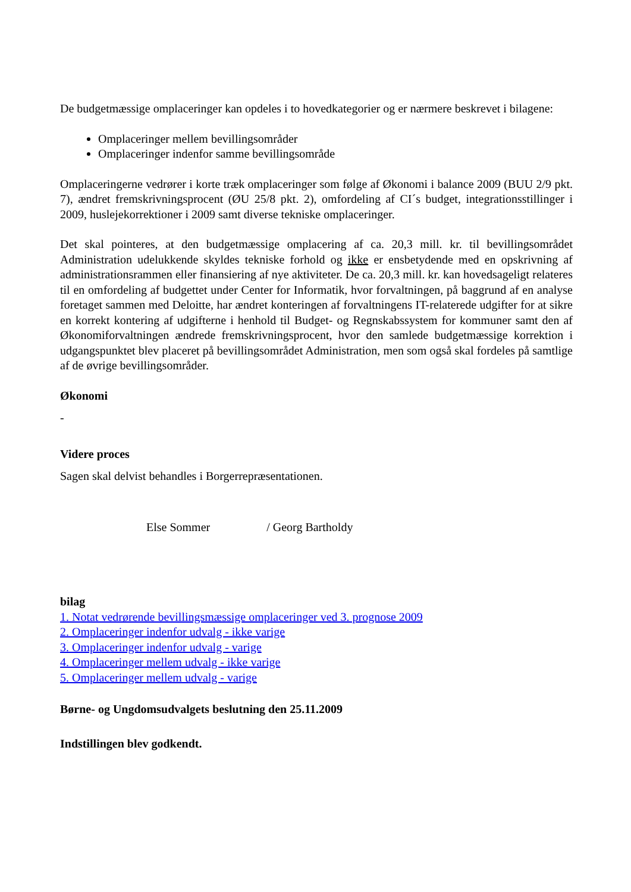De budgetmæssige omplaceringer kan opdeles i to hovedkategorier og er nærmere beskrevet i bilagene:
Omplaceringer mellem bevillingsområder
Omplaceringer indenfor samme bevillingsområde
Omplaceringerne vedrører i korte træk omplaceringer som følge af Økonomi i balance 2009 (BUU 2/9 pkt. 7), ændret fremskrivningsprocent (ØU 25/8 pkt. 2), omfordeling af CI´s budget, integrationsstillinger i 2009, huslejekorrektioner i 2009 samt diverse tekniske omplaceringer.
Det skal pointeres, at den budgetmæssige omplacering af ca. 20,3 mill. kr. til bevillingsområdet Administration udelukkende skyldes tekniske forhold og ikke er ensbetydende med en opskrivning af administrationsrammen eller finansiering af nye aktiviteter. De ca. 20,3 mill. kr. kan hovedsageligt relateres til en omfordeling af budgettet under Center for Informatik, hvor forvaltningen, på baggrund af en analyse foretaget sammen med Deloitte, har ændret konteringen af forvaltningens IT-relaterede udgifter for at sikre en korrekt kontering af udgifterne i henhold til Budget- og Regnskabssystem for kommuner samt den af Økonomiforvaltningen ændrede fremskrivningsprocent, hvor den samlede budgetmæssige korrektion i udgangspunktet blev placeret på bevillingsområdet Administration, men som også skal fordeles på samtlige af de øvrige bevillingsområder.
Økonomi
-
Videre proces
Sagen skal delvist behandles i Borgerrepræsentationen.
Else Sommer / Georg Bartholdy
bilag
1. Notat vedrørende bevillingsmæssige omplaceringer ved 3. prognose 2009
2. Omplaceringer indenfor udvalg - ikke varige
3. Omplaceringer indenfor udvalg - varige
4. Omplaceringer mellem udvalg - ikke varige
5. Omplaceringer mellem udvalg - varige
Børne- og Ungdomsudvalgets beslutning den 25.11.2009
Indstillingen blev godkendt.